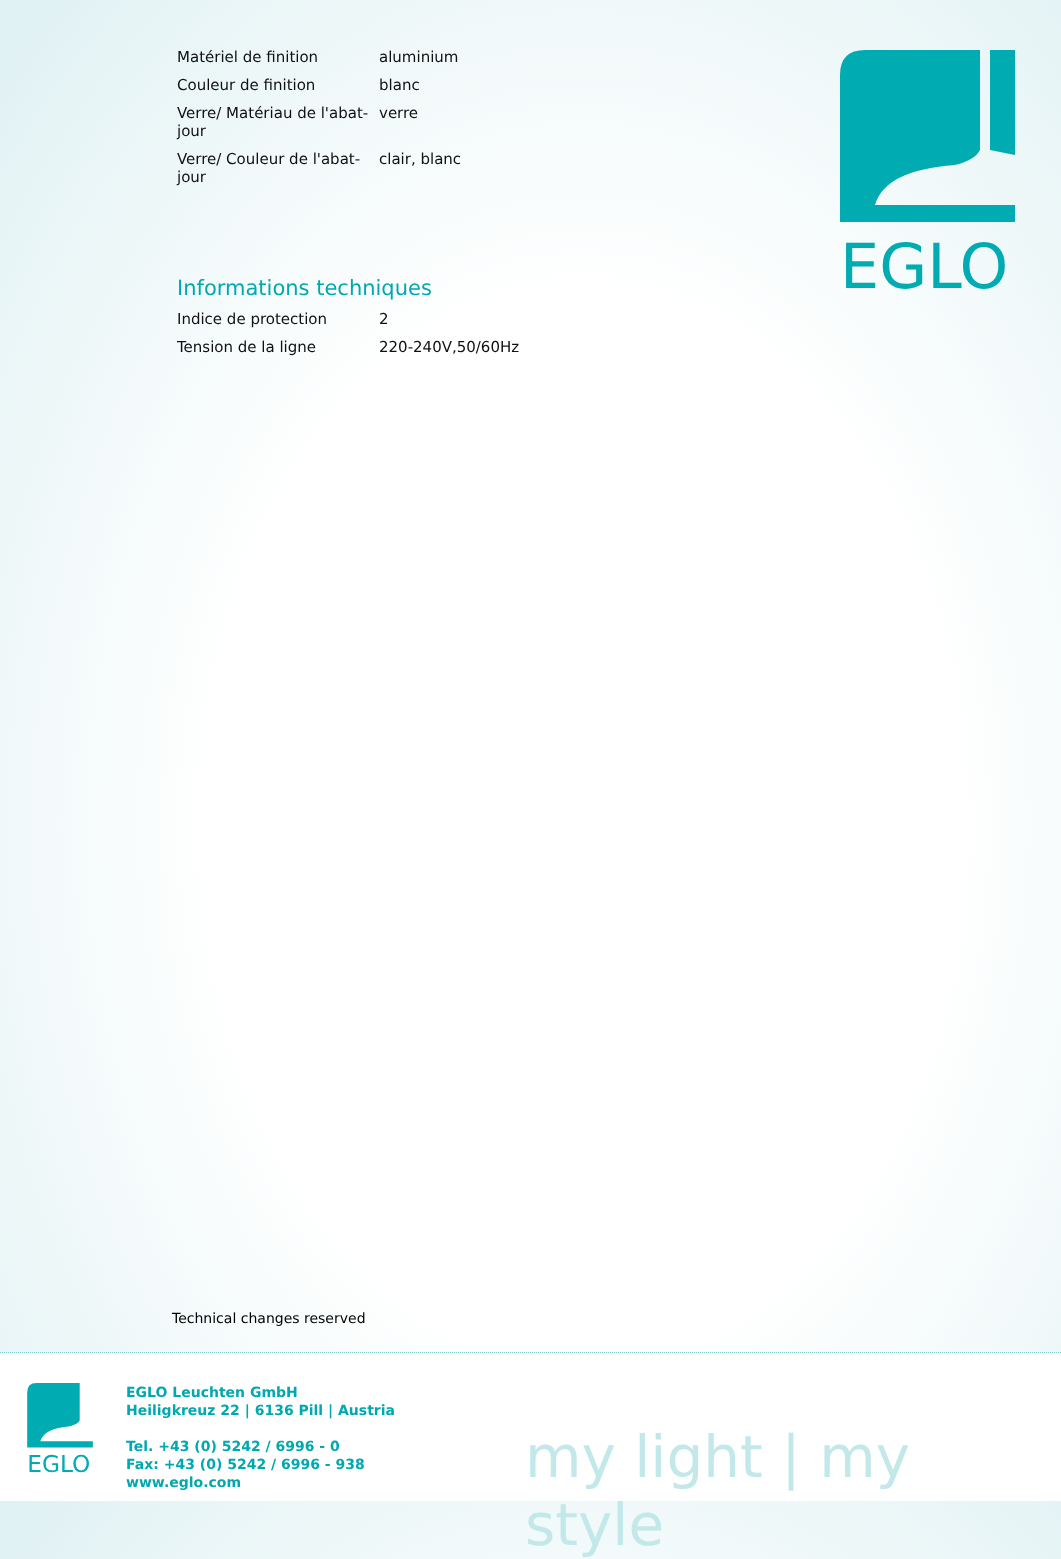| Matériel de finition | aluminium |
| Couleur de finition | blanc |
| Verre/ Matériau de l'abat-jour | verre |
| Verre/ Couleur de l'abat-jour | clair, blanc |
Informations techniques
| Indice de protection | 2 |
| Tension de la ligne | 220-240V,50/60Hz |
EGLO
Technical changes reserved
EGLO
EGLO Leuchten GmbH
Heiligkreuz 22 | 6136 Pill | Austria
Tel. +43 (0) 5242 / 6996 - 0
Fax: +43 (0) 5242 / 6996 - 938
www.eglo.com
my light | my style